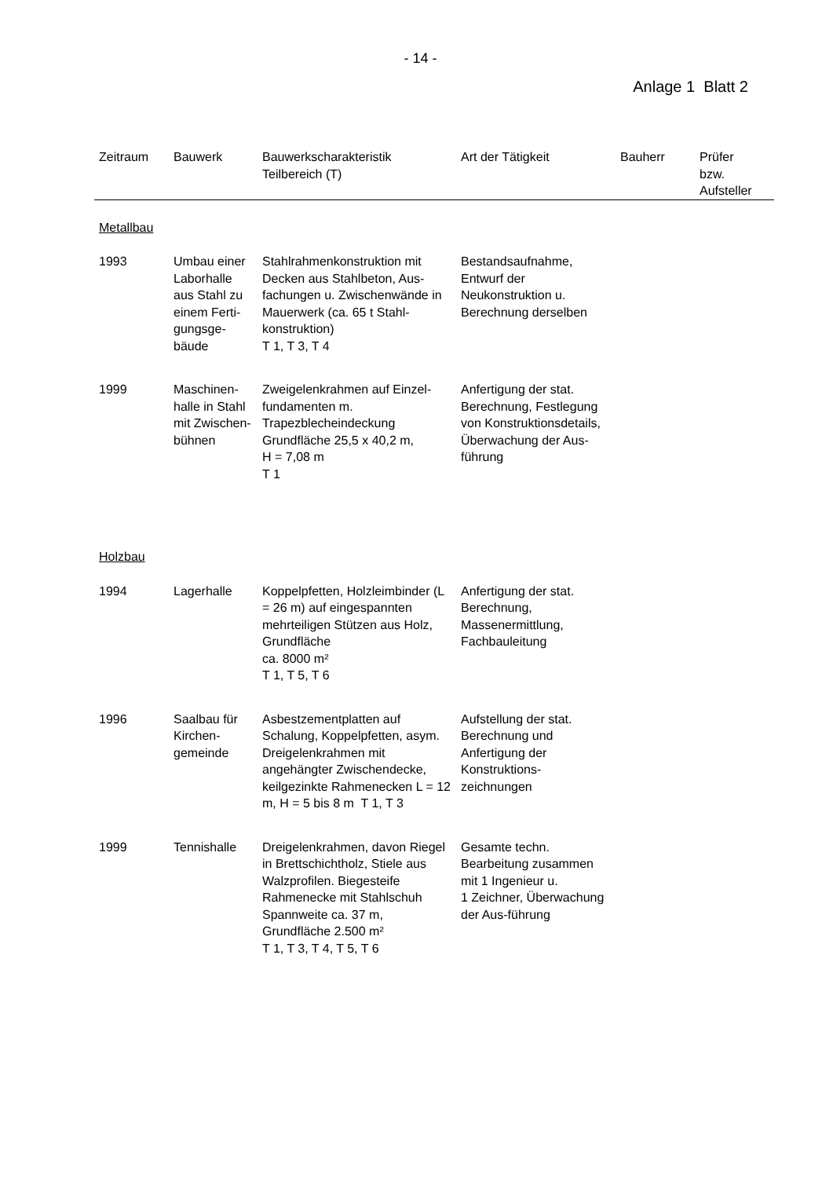- 14 -
Anlage 1 Blatt 2
| Zeitraum | Bauwerk | Bauwerkscharakteristik Teilbereich (T) | Art der Tätigkeit | Bauherr | Prüfer bzw. Aufsteller |
| --- | --- | --- | --- | --- | --- |
| Metallbau | | | | | |
| 1993 | Umbau einer Laborhalle aus Stahl zu einem Ferti-gungsge-bäude | Stahlrahmenkonstruktion mit Decken aus Stahlbeton, Aus-fachungen u. Zwischenwände in Mauerwerk (ca. 65 t Stahl-konstruktion) T 1, T 3, T 4 | Bestandsaufnahme, Entwurf der Neukonstruktion u. Berechnung derselben | | |
| 1999 | Maschinen-halle in Stahl mit Zwischen-bühnen | Zweigelenkrahmen auf Einzel-fundamenten m. Trapezblecheindeckung Grundfläche 25,5 x 40,2 m, H = 7,08 m T 1 | Anfertigung der stat. Berechnung, Festlegung von Konstruktionsdetails, Überwachung der Aus-führung | | |
| Holzbau | | | | | |
| 1994 | Lagerhalle | Koppelpfetten, Holzleimbinder (L = 26 m) auf eingespannten mehrteiligen Stützen aus Holz, Grundfläche ca. 8000 m² T 1, T 5, T 6 | Anfertigung der stat. Berechnung, Massenermittlung, Fachbauleitung | | |
| 1996 | Saalbau für Kirchen-gemeinde | Asbestzementplatten auf Schalung, Koppelpfetten, asym. Dreigelenkrahmen mit angehängter Zwischendecke, keilgezinkte Rahmenecken L = 12 m, H = 5 bis 8 m T 1, T 3 | Aufstellung der stat. Berechnung und Anfertigung der Konstruktions-zeichnungen | | |
| 1999 | Tennishalle | Dreigelenkrahmen, davon Riegel in Brettschichtholz, Stiele aus Walzprofilen. Biegesteife Rahmenecke mit Stahlschuh Spannweite ca. 37 m, Grundfläche 2.500 m² T 1, T 3, T 4, T 5, T 6 | Gesamte techn. Bearbeitung zusammen mit 1 Ingenieur u. 1 Zeichner, Überwachung der Aus-führung | | |